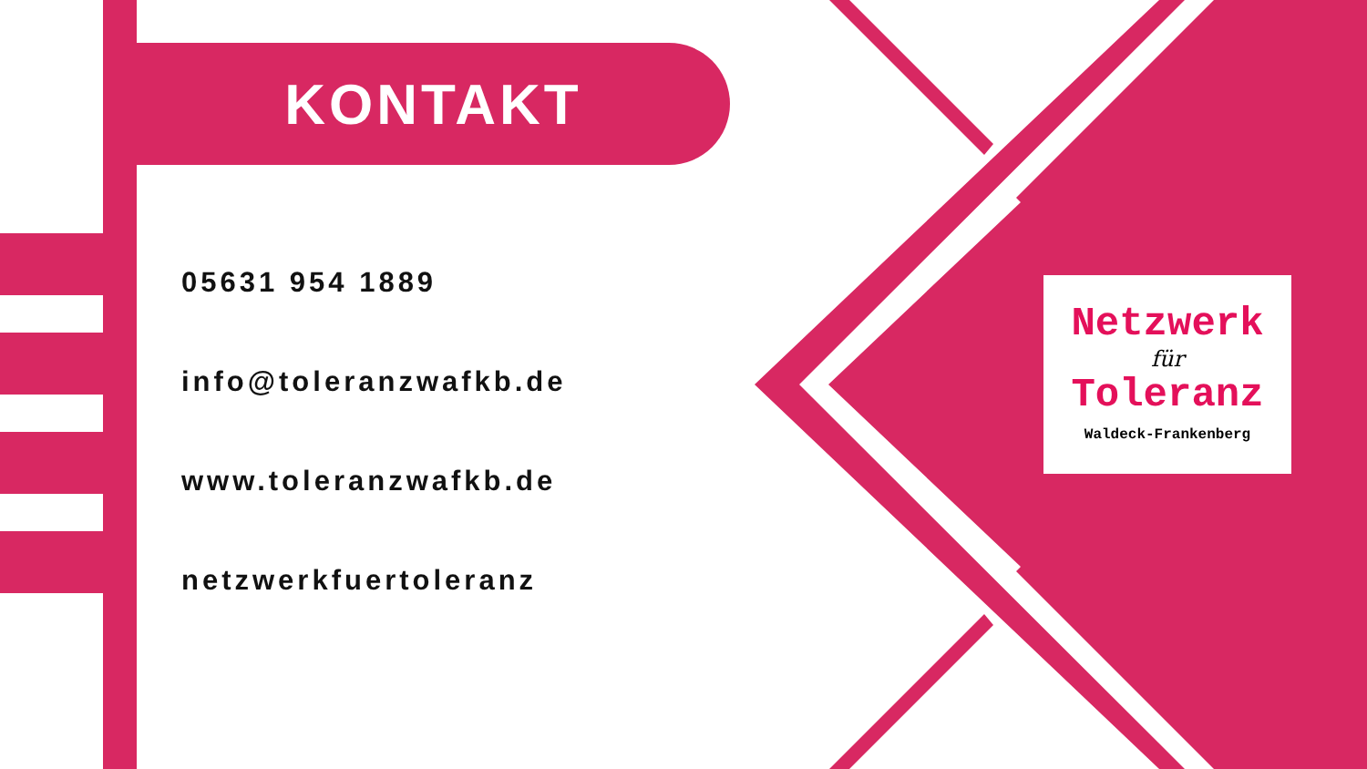KONTAKT
05631 954 1889
info@toleranzwafkb.de
www.toleranzwafkb.de
netzwerkfuertoleranz
Netzwerk
für
Toleranz
Waldeck-Frankenberg